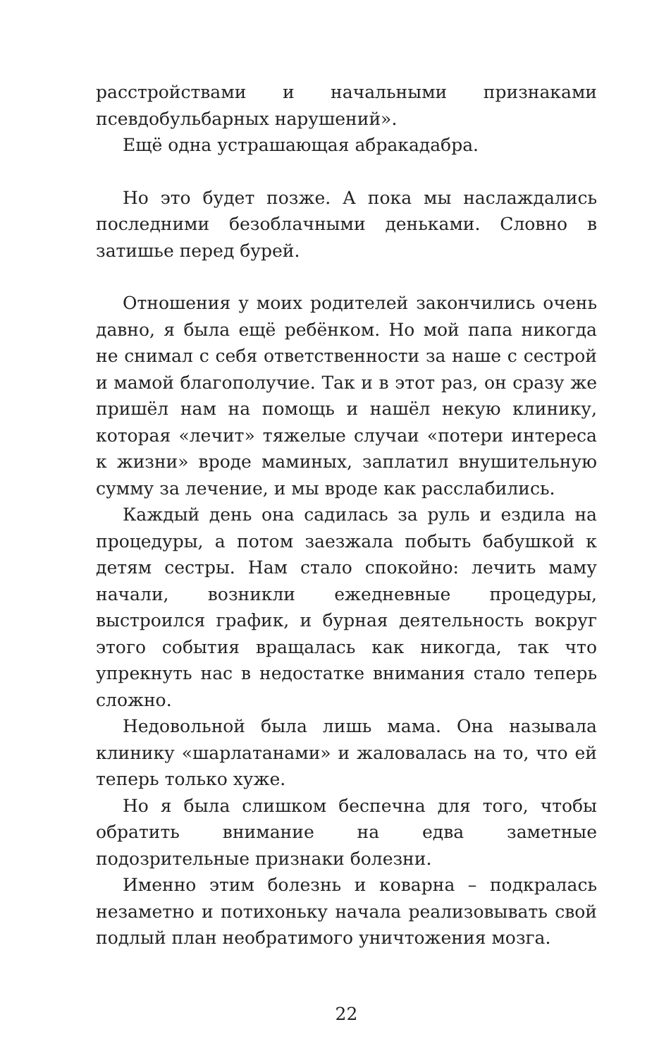расстройствами и начальными признаками псевдобульбарных нарушений».
Ещё одна устрашающая абракадабра.
Но это будет позже. А пока мы наслаждались последними безоблачными деньками. Словно в затишье перед бурей.
Отношения у моих родителей закончились очень давно, я была ещё ребёнком. Но мой папа никогда не снимал с себя ответственности за наше с сестрой и мамой благополучие. Так и в этот раз, он сразу же пришёл нам на помощь и нашёл некую клинику, которая «лечит» тяжелые случаи «потери интереса к жизни» вроде маминых, заплатил внушительную сумму за лечение, и мы вроде как расслабились.
Каждый день она садилась за руль и ездила на процедуры, а потом заезжала побыть бабушкой к детям сестры. Нам стало спокойно: лечить маму начали, возникли ежедневные процедуры, выстроился график, и бурная деятельность вокруг этого события вращалась как никогда, так что упрекнуть нас в недостатке внимания стало теперь сложно.
Недовольной была лишь мама. Она называла клинику «шарлатанами» и жаловалась на то, что ей теперь только хуже.
Но я была слишком беспечна для того, чтобы обратить внимание на едва заметные подозрительные признаки болезни.
Именно этим болезнь и коварна – подкралась незаметно и потихоньку начала реализовывать свой подлый план необратимого уничтожения мозга.
22